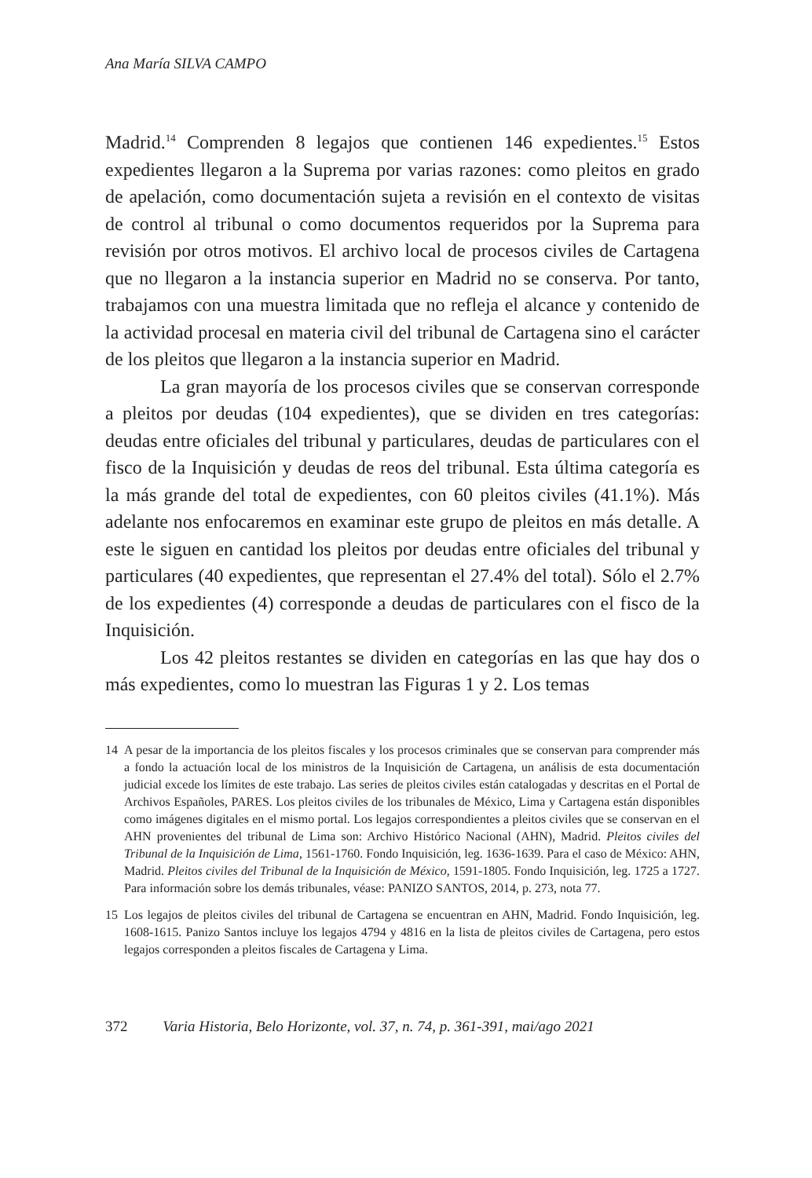Ana María SILVA CAMPO
Madrid.<sup>14</sup> Comprenden 8 legajos que contienen 146 expedientes.<sup>15</sup> Estos expedientes llegaron a la Suprema por varias razones: como pleitos en grado de apelación, como documentación sujeta a revisión en el contexto de visitas de control al tribunal o como documentos requeridos por la Suprema para revisión por otros motivos. El archivo local de procesos civiles de Cartagena que no llegaron a la instancia superior en Madrid no se conserva. Por tanto, trabajamos con una muestra limitada que no refleja el alcance y contenido de la actividad procesal en materia civil del tribunal de Cartagena sino el carácter de los pleitos que llegaron a la instancia superior en Madrid.
La gran mayoría de los procesos civiles que se conservan corresponde a pleitos por deudas (104 expedientes), que se dividen en tres categorías: deudas entre oficiales del tribunal y particulares, deudas de particulares con el fisco de la Inquisición y deudas de reos del tribunal. Esta última categoría es la más grande del total de expedientes, con 60 pleitos civiles (41.1%). Más adelante nos enfocaremos en examinar este grupo de pleitos en más detalle. A este le siguen en cantidad los pleitos por deudas entre oficiales del tribunal y particulares (40 expedientes, que representan el 27.4% del total). Sólo el 2.7% de los expedientes (4) corresponde a deudas de particulares con el fisco de la Inquisición.
Los 42 pleitos restantes se dividen en categorías en las que hay dos o más expedientes, como lo muestran las Figuras 1 y 2. Los temas
14 A pesar de la importancia de los pleitos fiscales y los procesos criminales que se conservan para comprender más a fondo la actuación local de los ministros de la Inquisición de Cartagena, un análisis de esta documentación judicial excede los límites de este trabajo. Las series de pleitos civiles están catalogadas y descritas en el Portal de Archivos Españoles, PARES. Los pleitos civiles de los tribunales de México, Lima y Cartagena están disponibles como imágenes digitales en el mismo portal. Los legajos correspondientes a pleitos civiles que se conservan en el AHN provenientes del tribunal de Lima son: Archivo Histórico Nacional (AHN), Madrid. Pleitos civiles del Tribunal de la Inquisición de Lima, 1561-1760. Fondo Inquisición, leg. 1636-1639. Para el caso de México: AHN, Madrid. Pleitos civiles del Tribunal de la Inquisición de México, 1591-1805. Fondo Inquisición, leg. 1725 a 1727. Para información sobre los demás tribunales, véase: PANIZO SANTOS, 2014, p. 273, nota 77.
15 Los legajos de pleitos civiles del tribunal de Cartagena se encuentran en AHN, Madrid. Fondo Inquisición, leg. 1608-1615. Panizo Santos incluye los legajos 4794 y 4816 en la lista de pleitos civiles de Cartagena, pero estos legajos corresponden a pleitos fiscales de Cartagena y Lima.
372 Varia Historia, Belo Horizonte, vol. 37, n. 74, p. 361-391, mai/ago 2021